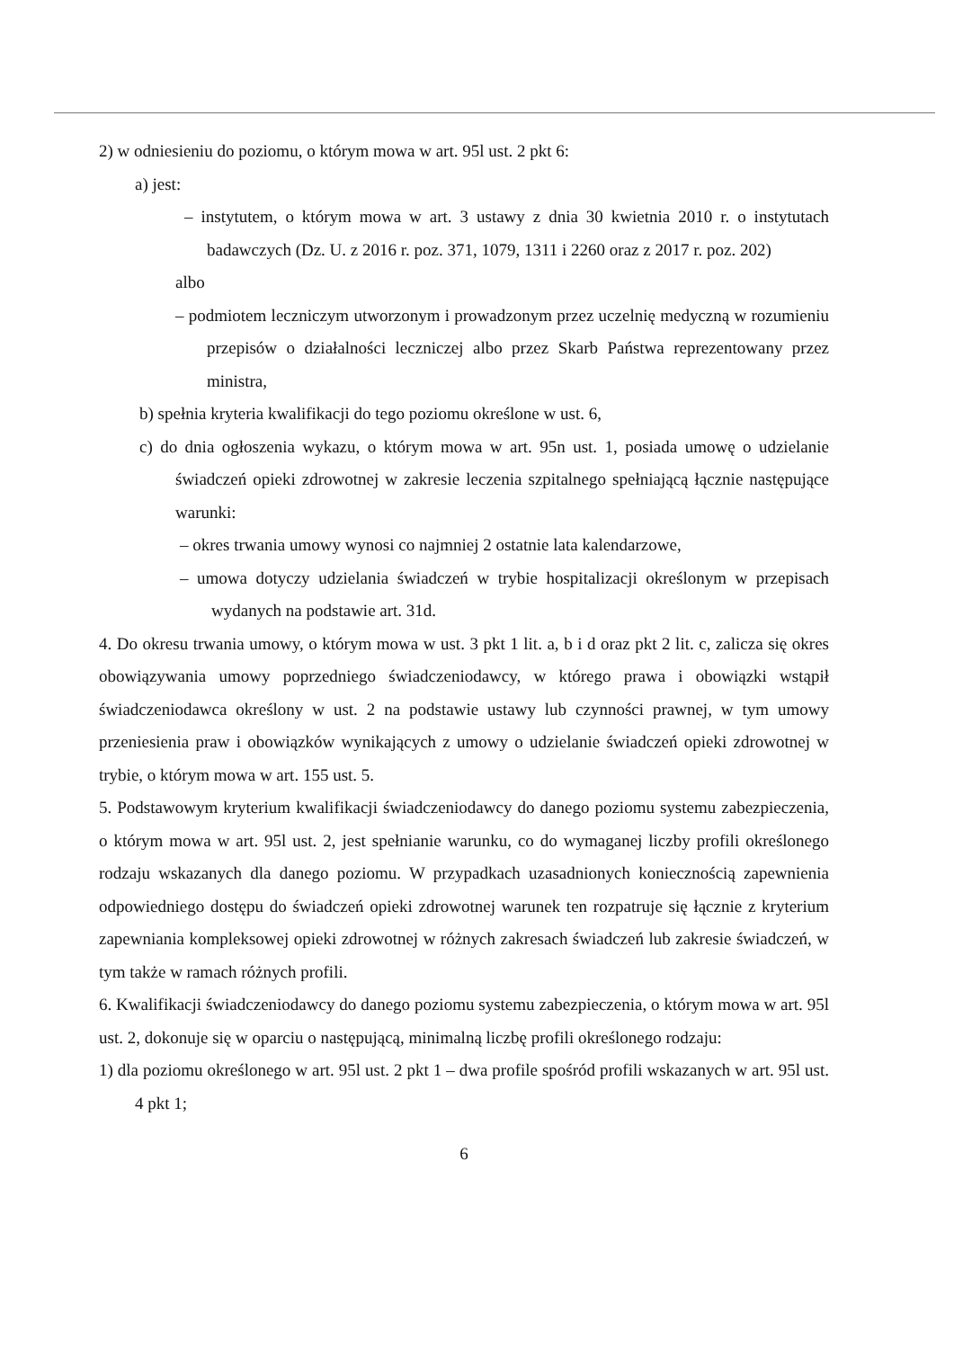2) w odniesieniu do poziomu, o którym mowa w art. 95l ust. 2 pkt 6:
a) jest:
– instytutem, o którym mowa w art. 3 ustawy z dnia 30 kwietnia 2010 r. o instytutach badawczych (Dz. U. z 2016 r. poz. 371, 1079, 1311 i 2260 oraz z 2017 r. poz. 202)
albo
– podmiotem leczniczym utworzonym i prowadzonym przez uczelnię medyczną w rozumieniu przepisów o działalności leczniczej albo przez Skarb Państwa reprezentowany przez ministra,
b) spełnia kryteria kwalifikacji do tego poziomu określone w ust. 6,
c) do dnia ogłoszenia wykazu, o którym mowa w art. 95n ust. 1, posiada umowę o udzielanie świadczeń opieki zdrowotnej w zakresie leczenia szpitalnego spełniającą łącznie następujące warunki:
– okres trwania umowy wynosi co najmniej 2 ostatnie lata kalendarzowe,
– umowa dotyczy udzielania świadczeń w trybie hospitalizacji określonym w przepisach wydanych na podstawie art. 31d.
4. Do okresu trwania umowy, o którym mowa w ust. 3 pkt 1 lit. a, b i d oraz pkt 2 lit. c, zalicza się okres obowiązywania umowy poprzedniego świadczeniodawcy, w którego prawa i obowiązki wstąpił świadczeniodawca określony w ust. 2 na podstawie ustawy lub czynności prawnej, w tym umowy przeniesienia praw i obowiązków wynikających z umowy o udzielanie świadczeń opieki zdrowotnej w trybie, o którym mowa w art. 155 ust. 5.
5. Podstawowym kryterium kwalifikacji świadczeniodawcy do danego poziomu systemu zabezpieczenia, o którym mowa w art. 95l ust. 2, jest spełnianie warunku, co do wymaganej liczby profili określonego rodzaju wskazanych dla danego poziomu. W przypadkach uzasadnionych koniecznością zapewnienia odpowiedniego dostępu do świadczeń opieki zdrowotnej warunek ten rozpatruje się łącznie z kryterium zapewniania kompleksowej opieki zdrowotnej w różnych zakresach świadczeń lub zakresie świadczeń, w tym także w ramach różnych profili.
6. Kwalifikacji świadczeniodawcy do danego poziomu systemu zabezpieczenia, o którym mowa w art. 95l ust. 2, dokonuje się w oparciu o następującą, minimalną liczbę profili określonego rodzaju:
1) dla poziomu określonego w art. 95l ust. 2 pkt 1 – dwa profile spośród profili wskazanych w art. 95l ust. 4 pkt 1;
6